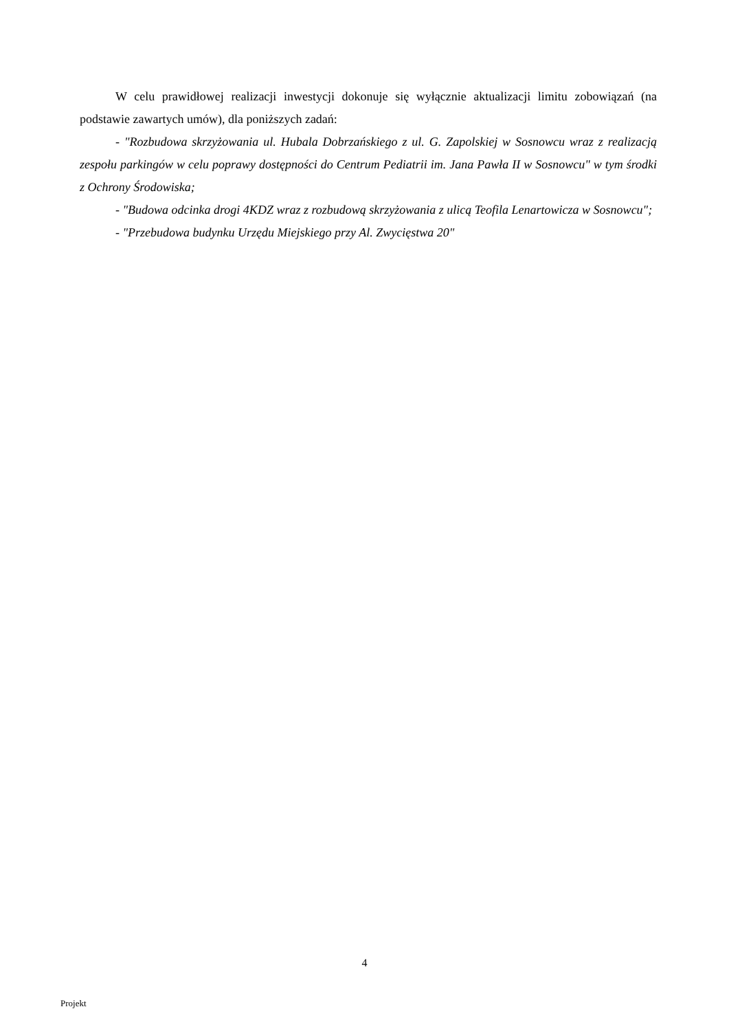W celu prawidłowej realizacji inwestycji dokonuje się wyłącznie aktualizacji limitu zobowiązań (na podstawie zawartych umów), dla poniższych zadań:
- "Rozbudowa skrzyżowania ul. Hubala Dobrzańskiego z ul. G. Zapolskiej w Sosnowcu wraz z realizacją zespołu parkingów w celu poprawy dostępności do Centrum Pediatrii im. Jana Pawła II w Sosnowcu" w tym środki z Ochrony Środowiska;
- "Budowa odcinka drogi 4KDZ wraz z rozbudową skrzyżowania z ulicą Teofila Lenartowicza w Sosnowcu";
- "Przebudowa budynku Urzędu Miejskiego przy Al. Zwycięstwa 20"
4
Projekt